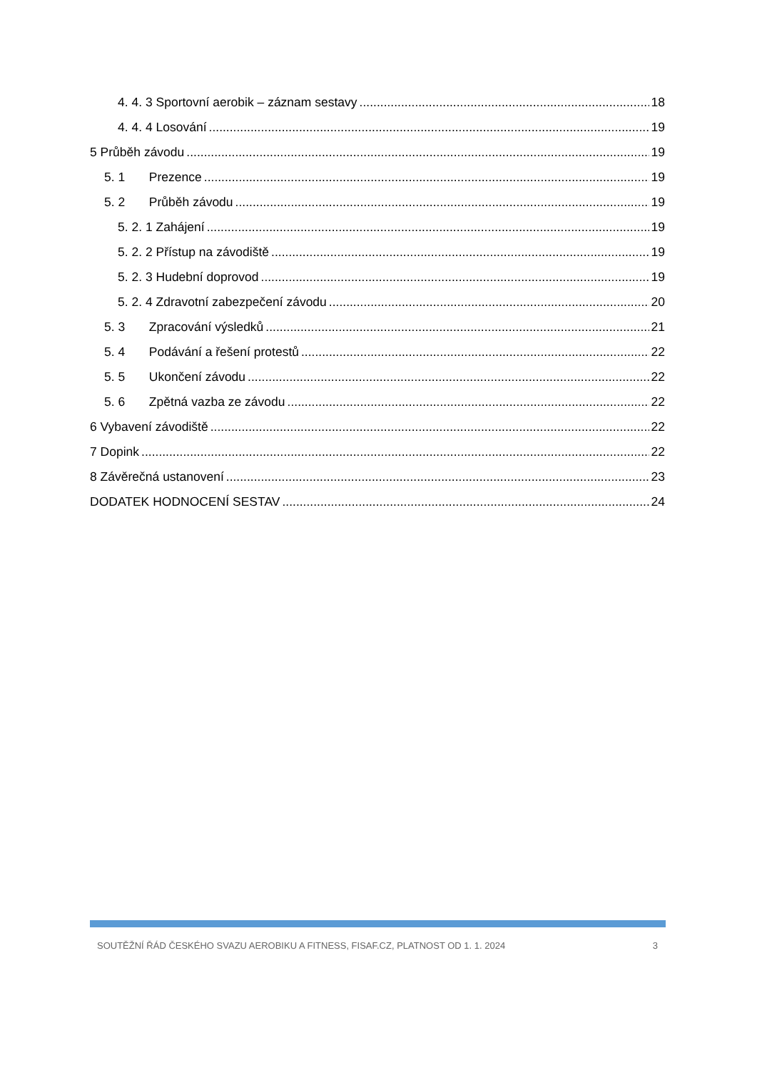4. 4. 3 Sportovní aerobik – záznam sestavy 18
4. 4. 4 Losování 19
5 Průběh závodu 19
5. 1 Prezence 19
5. 2 Průběh závodu 19
5. 2. 1 Zahájení 19
5. 2. 2 Přístup na závodiště 19
5. 2. 3 Hudební doprovod 19
5. 2. 4 Zdravotní zabezpečení závodu 20
5. 3 Zpracování výsledků 21
5. 4 Podávání a řešení protestů 22
5. 5 Ukončení závodu 22
5. 6 Zpětná vazba ze závodu 22
6 Vybavení závodiště 22
7 Dopink 22
8 Závěrečná ustanovení 23
DODATEK HODNOCENÍ SESTAV 24
SOUTĚŽNÍ ŘÁD ČESKÉHO SVAZU AEROBIKU A FITNESS, FISAF.CZ, PLATNOST OD 1. 1. 2024 3